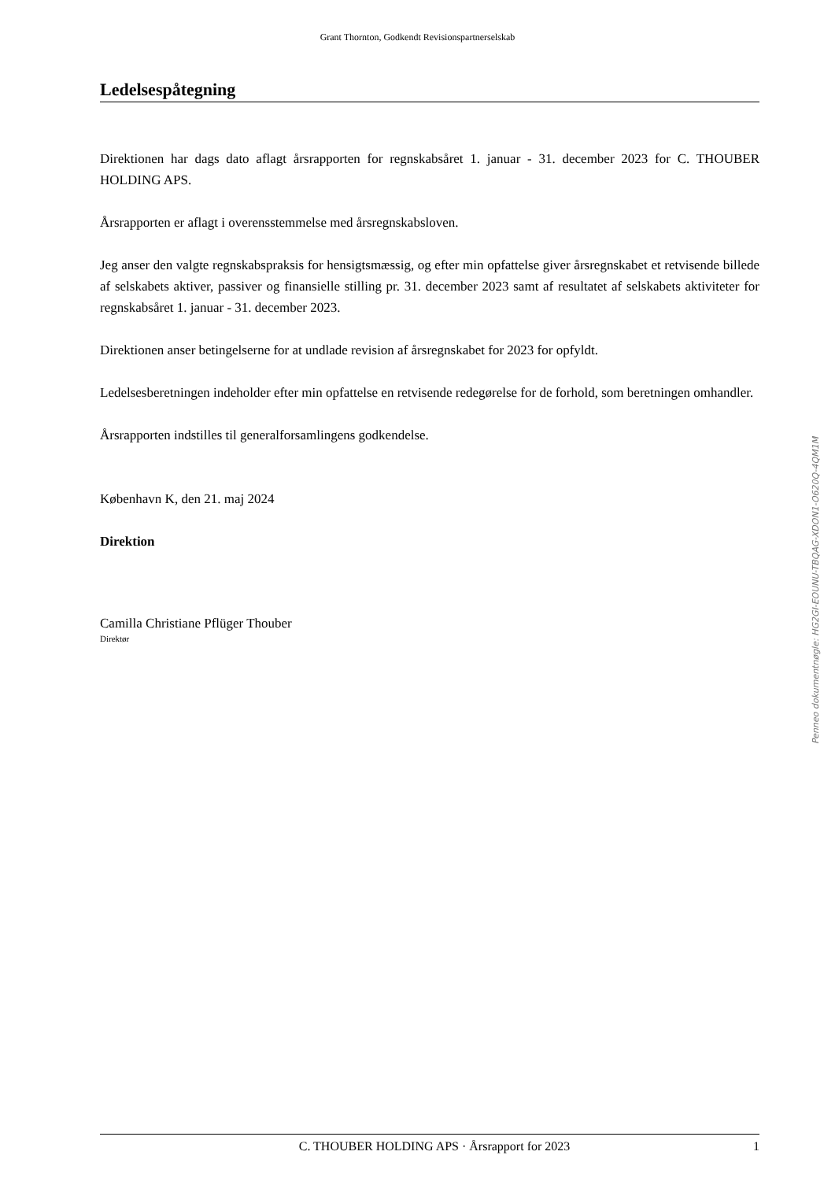Grant Thornton, Godkendt Revisionspartnerselskab
Ledelsespåtegning
Direktionen har dags dato aflagt årsrapporten for regnskabsåret 1. januar - 31. december 2023 for C. THOUBER HOLDING APS.
Årsrapporten er aflagt i overensstemmelse med årsregnskabsloven.
Jeg anser den valgte regnskabspraksis for hensigtsmæssig, og efter min opfattelse giver årsregnskabet et retvisende billede af selskabets aktiver, passiver og finansielle stilling pr. 31. december 2023 samt af resultatet af selskabets aktiviteter for regnskabsåret 1. januar - 31. december 2023.
Direktionen anser betingelserne for at undlade revision af årsregnskabet for 2023 for opfyldt.
Ledelsesberetningen indeholder efter min opfattelse en retvisende redegørelse for de forhold, som beretningen omhandler.
Årsrapporten indstilles til generalforsamlingens godkendelse.
København K, den 21. maj 2024
Direktion
Camilla Christiane Pflüger Thouber
Direktør
Penneo dokumentnøgle: HG2GI-EOUNU-TBQAG-XDON1-O620Q-4QM1M
C. THOUBER HOLDING APS · Årsrapport for 2023 1